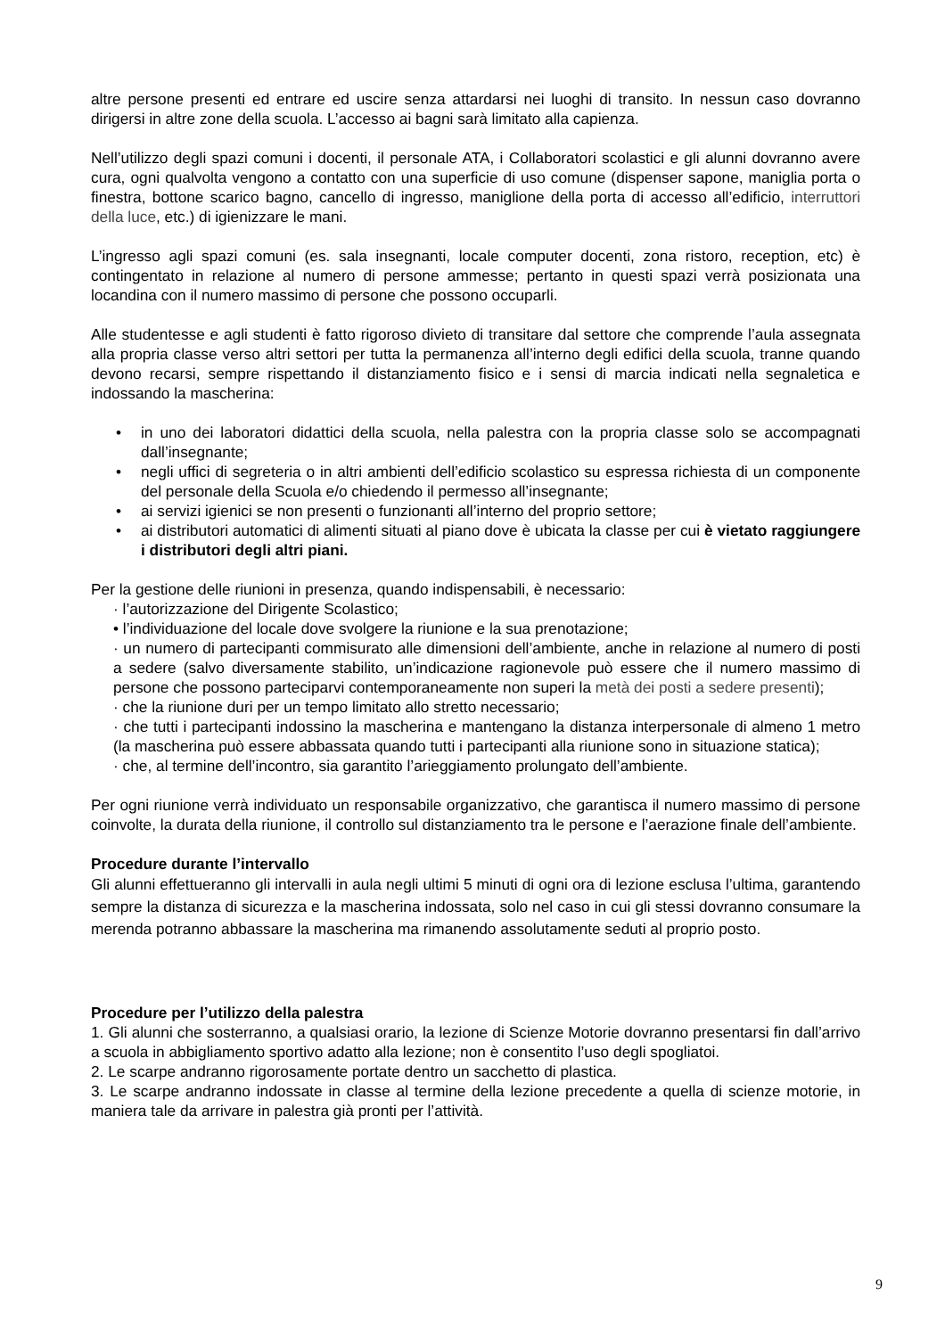altre persone presenti ed entrare ed uscire senza attardarsi nei luoghi di transito. In nessun caso dovranno dirigersi in altre zone della scuola. L’accesso ai bagni sarà limitato alla capienza.
Nell’utilizzo degli spazi comuni i docenti, il personale ATA, i Collaboratori scolastici e gli alunni dovranno avere cura, ogni qualvolta vengono a contatto con una superficie di uso comune (dispenser sapone, maniglia porta o finestra, bottone scarico bagno, cancello di ingresso, maniglione della porta di accesso all’edificio, interruttori della luce, etc.) di igienizzare le mani.
L’ingresso agli spazi comuni (es. sala insegnanti, locale computer docenti, zona ristoro, reception, etc) è contingentato in relazione al numero di persone ammesse; pertanto in questi spazi verrà posizionata una locandina con il numero massimo di persone che possono occuparli.
Alle studentesse e agli studenti è fatto rigoroso divieto di transitare dal settore che comprende l’aula assegnata alla propria classe verso altri settori per tutta la permanenza all’interno degli edifici della scuola, tranne quando devono recarsi, sempre rispettando il distanziamento fisico e i sensi di marcia indicati nella segnaletica e indossando la mascherina:
• in uno dei laboratori didattici della scuola, nella palestra con la propria classe solo se accompagnati dall’insegnante;
• negli uffici di segreteria o in altri ambienti dell’edificio scolastico su espressa richiesta di un componente del personale della Scuola e/o chiedendo il permesso all’insegnante;
• ai servizi igienici se non presenti o funzionanti all’interno del proprio settore;
• ai distributori automatici di alimenti situati al piano dove è ubicata la classe per cui è vietato raggiungere i distributori degli altri piani.
Per la gestione delle riunioni in presenza, quando indispensabili, è necessario:
· l’autorizzazione del Dirigente Scolastico;
• l’individuazione del locale dove svolgere la riunione e la sua prenotazione;
· un numero di partecipanti commisurato alle dimensioni dell’ambiente, anche in relazione al numero di posti a sedere (salvo diversamente stabilito, un’indicazione ragionevole può essere che il numero massimo di persone che possono parteciparvi contemporaneamente non superi la metà dei posti a sedere presenti);
· che la riunione duri per un tempo limitato allo stretto necessario;
· che tutti i partecipanti indossino la mascherina e mantengano la distanza interpersonale di almeno 1 metro (la mascherina può essere abbassata quando tutti i partecipanti alla riunione sono in situazione statica);
· che, al termine dell’incontro, sia garantito l’arieggiamento prolungato dell’ambiente.
Per ogni riunione verrà individuato un responsabile organizzativo, che garantisca il numero massimo di persone coinvolte, la durata della riunione, il controllo sul distanziamento tra le persone e l’aerazione finale dell’ambiente.
Procedure durante l’intervallo
Gli alunni effettueranno gli intervalli in aula negli ultimi 5 minuti di ogni ora di lezione esclusa l’ultima, garantendo sempre la distanza di sicurezza e la mascherina indossata, solo nel caso in cui gli stessi dovranno consumare la merenda potranno abbassare la mascherina ma rimanendo assolutamente seduti al proprio posto.
Procedure per l’utilizzo della palestra
1. Gli alunni che sosterranno, a qualsiasi orario, la lezione di Scienze Motorie dovranno presentarsi fin dall’arrivo a scuola in abbigliamento sportivo adatto alla lezione; non è consentito l’uso degli spogliatoi.
2. Le scarpe andranno rigorosamente portate dentro un sacchetto di plastica.
3. Le scarpe andranno indossate in classe al termine della lezione precedente a quella di scienze motorie, in maniera tale da arrivare in palestra già pronti per l’attività.
9